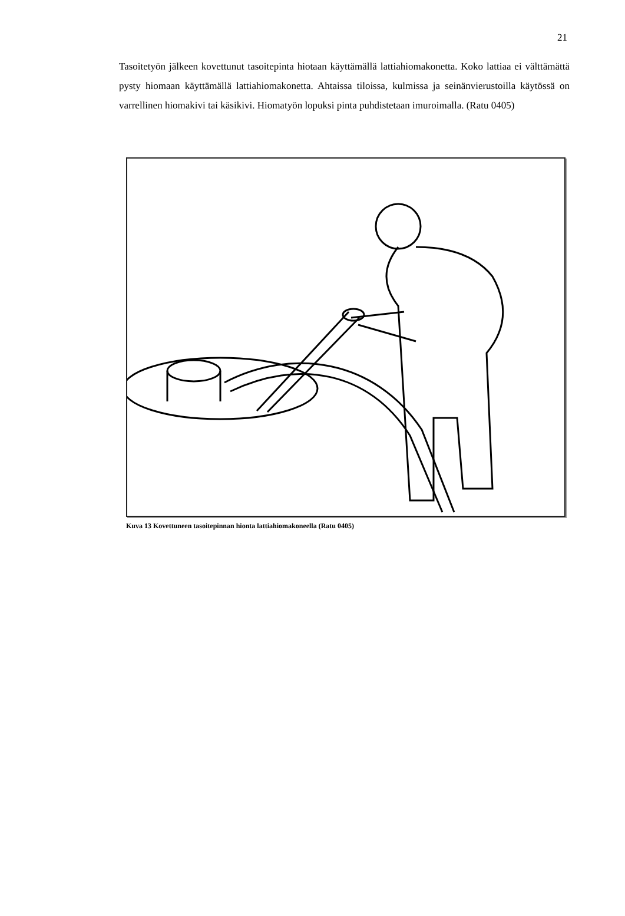21
Tasoitetyön jälkeen kovettunut tasoitepinta hiotaan käyttämällä lattiahiomakonetta. Koko lattiaa ei välttämättä pysty hiomaan käyttämällä lattiahiomakonetta. Ahtaissa tiloissa, kulmissa ja seinänvierustoilla käytössä on varrellinen hiomakivi tai käsikivi. Hiomatyön lopuksi pinta puhdistetaan imuroimalla. (Ratu 0405)
Kuva 13 Kovettuneen tasoitepinnan hionta lattiahiomakoneella (Ratu 0405)